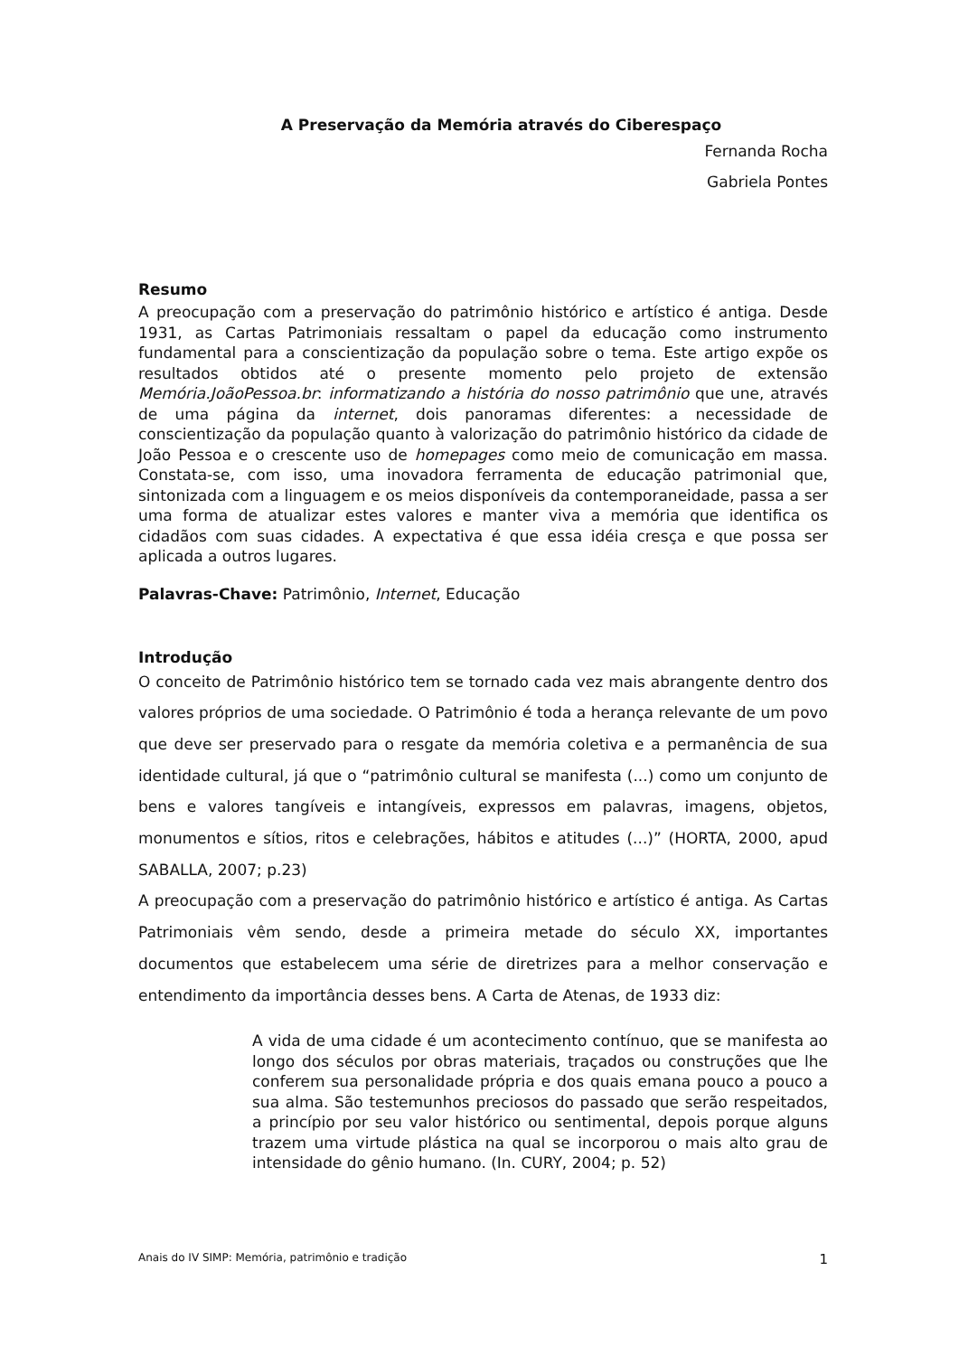A Preservação da Memória através do Ciberespaço
Fernanda Rocha
Gabriela Pontes
Resumo
A preocupação com a preservação do patrimônio histórico e artístico é antiga. Desde 1931, as Cartas Patrimoniais ressaltam o papel da educação como instrumento fundamental para a conscientização da população sobre o tema. Este artigo expõe os resultados obtidos até o presente momento pelo projeto de extensão Memória.JoãoPessoa.br: informatizando a história do nosso patrimônio que une, através de uma página da internet, dois panoramas diferentes: a necessidade de conscientização da população quanto à valorização do patrimônio histórico da cidade de João Pessoa e o crescente uso de homepages como meio de comunicação em massa. Constata-se, com isso, uma inovadora ferramenta de educação patrimonial que, sintonizada com a linguagem e os meios disponíveis da contemporaneidade, passa a ser uma forma de atualizar estes valores e manter viva a memória que identifica os cidadãos com suas cidades. A expectativa é que essa idéia cresça e que possa ser aplicada a outros lugares.
Palavras-Chave: Patrimônio, Internet, Educação
Introdução
O conceito de Patrimônio histórico tem se tornado cada vez mais abrangente dentro dos valores próprios de uma sociedade. O Patrimônio é toda a herança relevante de um povo que deve ser preservado para o resgate da memória coletiva e a permanência de sua identidade cultural, já que o “patrimônio cultural se manifesta (...) como um conjunto de bens e valores tangíveis e intangíveis, expressos em palavras, imagens, objetos, monumentos e sítios, ritos e celebrações, hábitos e atitudes (...)” (HORTA, 2000, apud SABALLA, 2007; p.23)
A preocupação com a preservação do patrimônio histórico e artístico é antiga. As Cartas Patrimoniais vêm sendo, desde a primeira metade do século XX, importantes documentos que estabelecem uma série de diretrizes para a melhor conservação e entendimento da importância desses bens. A Carta de Atenas, de 1933 diz:
A vida de uma cidade é um acontecimento contínuo, que se manifesta ao longo dos séculos por obras materiais, traçados ou construções que lhe conferem sua personalidade própria e dos quais emana pouco a pouco a sua alma. São testemunhos preciosos do passado que serão respeitados, a princípio por seu valor histórico ou sentimental, depois porque alguns trazem uma virtude plástica na qual se incorporou o mais alto grau de intensidade do gênio humano. (In. CURY, 2004; p. 52)
Anais do IV SIMP: Memória, patrimônio e tradição 1